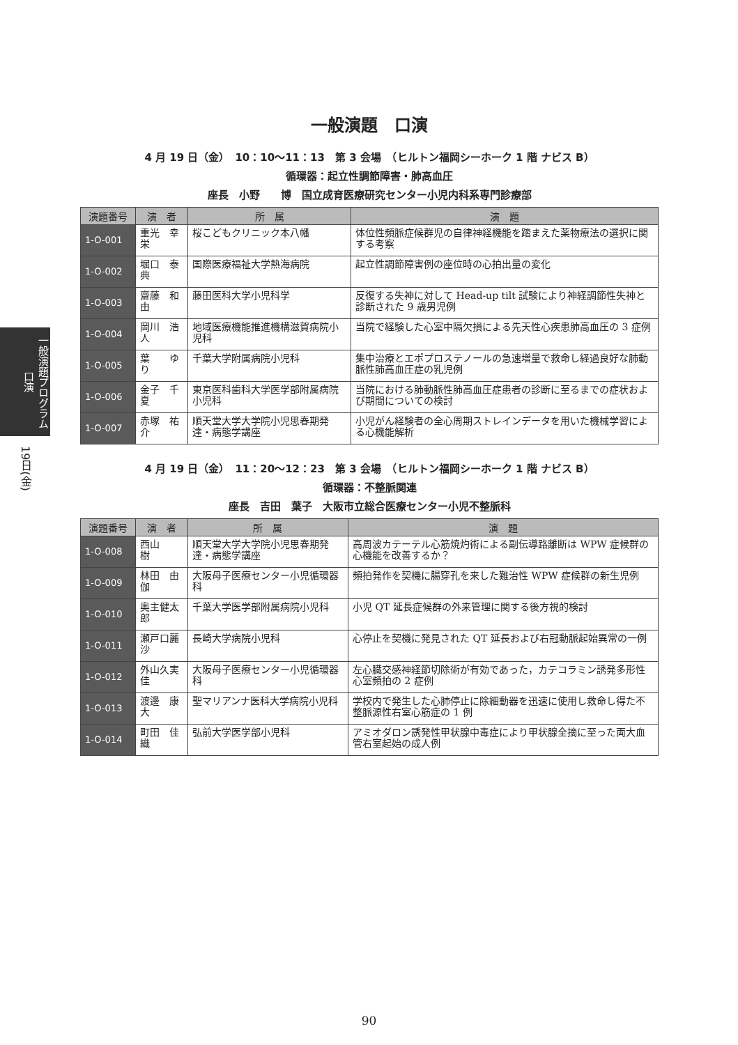一般演題プログラム 口演
19日(金)
一般演題　口演
4 月 19 日（金）　10：10〜11：13　第 3 会場　（ヒルトン福岡シーホーク 1 階 ナビス B）
循環器：起立性調節障害・肺高血圧
座長　小野　　博　国立成育医療研究センター小児内科系専門診療部
| 演題番号 | 演 者 | 所 属 | 演 題 |
| --- | --- | --- | --- |
| 1-O-001 | 重光 幸栄 | 桜こどもクリニック本八幡 | 体位性頻脈症候群児の自律神経機能を踏まえた薬物療法の選択に関する考察 |
| 1-O-002 | 堀口 泰典 | 国際医療福祉大学熱海病院 | 起立性調節障害例の座位時の心拍出量の変化 |
| 1-O-003 | 齋藤 和由 | 藤田医科大学小児科学 | 反復する失神に対して Head-up tilt 試験により神経調節性失神と診断された 9 歳男児例 |
| 1-O-004 | 岡川 浩人 | 地域医療機能推進機構滋賀病院小児科 | 当院で経験した心室中隔欠損による先天性心疾患肺高血圧の 3 症例 |
| 1-O-005 | 葉 ゆり | 千葉大学附属病院小児科 | 集中治療とエポプロステノールの急速増量で救命し経過良好な肺動脈性肺高血圧症の乳児例 |
| 1-O-006 | 金子 千夏 | 東京医科歯科大学医学部附属病院小児科 | 当院における肺動脈性肺高血圧症患者の診断に至るまでの症状および期間についての検討 |
| 1-O-007 | 赤塚 祐介 | 順天堂大学大学院小児思春期発達・病態学講座 | 小児がん経験者の全心周期ストレインデータを用いた機械学習による心機能解析 |
4 月 19 日（金）　11：20〜12：23　第 3 会場　（ヒルトン福岡シーホーク 1 階 ナビス B）
循環器：不整脈関連
座長　吉田　葉子　大阪市立総合医療センター小児不整脈科
| 演題番号 | 演 者 | 所 属 | 演 題 |
| --- | --- | --- | --- |
| 1-O-008 | 西山 樹 | 順天堂大学大学院小児思春期発達・病態学講座 | 高周波カテーテル心筋焼灼術による副伝導路離断は WPW 症候群の心機能を改善するか？ |
| 1-O-009 | 林田 由伽 | 大阪母子医療センター小児循環器科 | 頻拍発作を契機に腸穿孔を来した難治性 WPW 症候群の新生児例 |
| 1-O-010 | 奥主健太郎 | 千葉大学医学部附属病院小児科 | 小児 QT 延長症候群の外来管理に関する後方視的検討 |
| 1-O-011 | 瀬戸口麗沙 | 長崎大学病院小児科 | 心停止を契機に発見された QT 延長および右冠動脈起始異常の一例 |
| 1-O-012 | 外山久実佳 | 大阪母子医療センター小児循環器科 | 左心臓交感神経節切除術が有効であった，カテコラミン誘発多形性心室頻拍の 2 症例 |
| 1-O-013 | 渡邊 康大 | 聖マリアンナ医科大学病院小児科 | 学校内で発生した心肺停止に除細動器を迅速に使用し救命し得た不整脈源性右室心筋症の 1 例 |
| 1-O-014 | 町田 佳織 | 弘前大学医学部小児科 | アミオダロン誘発性甲状腺中毒症により甲状腺全摘に至った両大血管右室起始の成人例 |
90